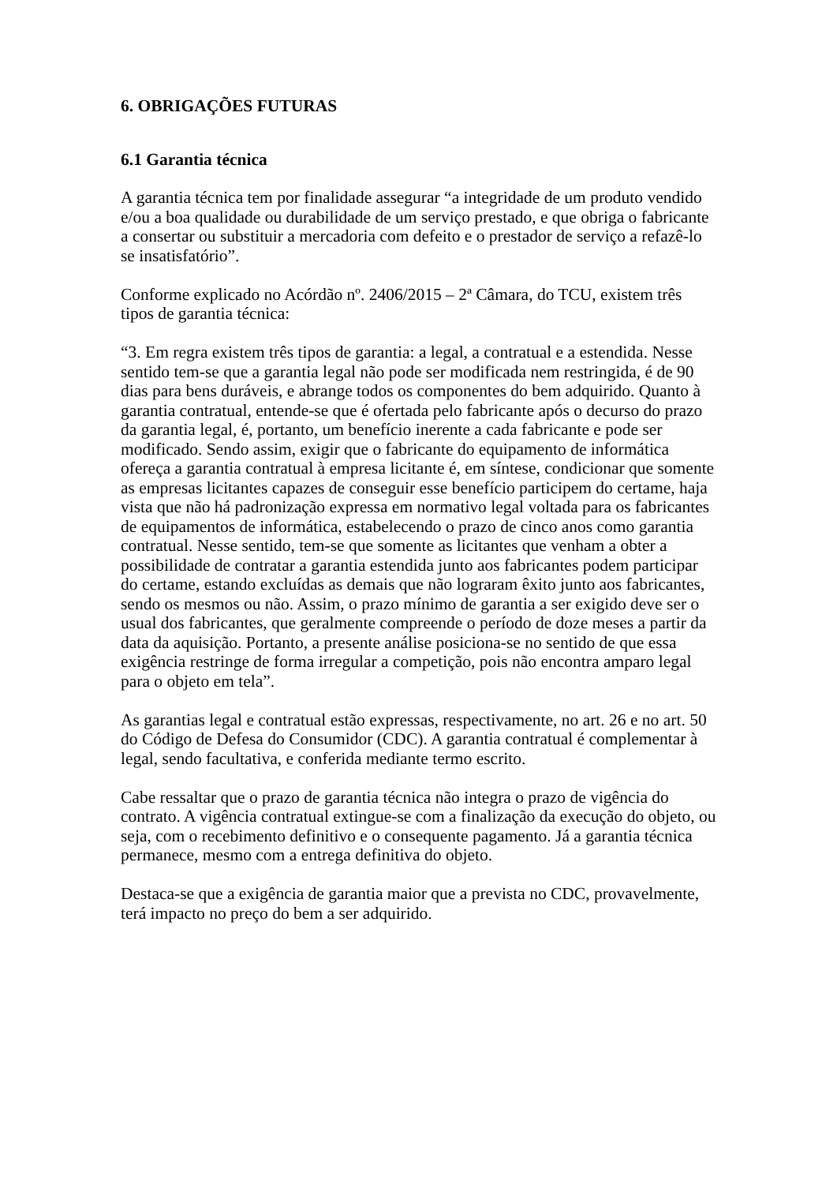6. OBRIGAÇÕES FUTURAS
6.1 Garantia técnica
A garantia técnica tem por finalidade assegurar “a integridade de um produto vendido e/ou a boa qualidade ou durabilidade de um serviço prestado, e que obriga o fabricante a consertar ou substituir a mercadoria com defeito e o prestador de serviço a refazê-lo se insatisfatório”.
Conforme explicado no Acórdão nº. 2406/2015 – 2ª Câmara, do TCU, existem três tipos de garantia técnica:
“3. Em regra existem três tipos de garantia: a legal, a contratual e a estendida. Nesse sentido tem-se que a garantia legal não pode ser modificada nem restringida, é de 90 dias para bens duráveis, e abrange todos os componentes do bem adquirido. Quanto à garantia contratual, entende-se que é ofertada pelo fabricante após o decurso do prazo da garantia legal, é, portanto, um benefício inerente a cada fabricante e pode ser modificado. Sendo assim, exigir que o fabricante do equipamento de informática ofereça a garantia contratual à empresa licitante é, em síntese, condicionar que somente as empresas licitantes capazes de conseguir esse benefício participem do certame, haja vista que não há padronização expressa em normativo legal voltada para os fabricantes de equipamentos de informática, estabelecendo o prazo de cinco anos como garantia contratual. Nesse sentido, tem-se que somente as licitantes que venham a obter a possibilidade de contratar a garantia estendida junto aos fabricantes podem participar do certame, estando excluídas as demais que não lograram êxito junto aos fabricantes, sendo os mesmos ou não. Assim, o prazo mínimo de garantia a ser exigido deve ser o usual dos fabricantes, que geralmente compreende o período de doze meses a partir da data da aquisição. Portanto, a presente análise posiciona-se no sentido de que essa exigência restringe de forma irregular a competição, pois não encontra amparo legal para o objeto em tela”.
As garantias legal e contratual estão expressas, respectivamente, no art. 26 e no art. 50 do Código de Defesa do Consumidor (CDC). A garantia contratual é complementar à legal, sendo facultativa, e conferida mediante termo escrito.
Cabe ressaltar que o prazo de garantia técnica não integra o prazo de vigência do contrato. A vigência contratual extingue-se com a finalização da execução do objeto, ou seja, com o recebimento definitivo e o consequente pagamento. Já a garantia técnica permanece, mesmo com a entrega definitiva do objeto.
Destaca-se que a exigência de garantia maior que a prevista no CDC, provavelmente, terá impacto no preço do bem a ser adquirido.